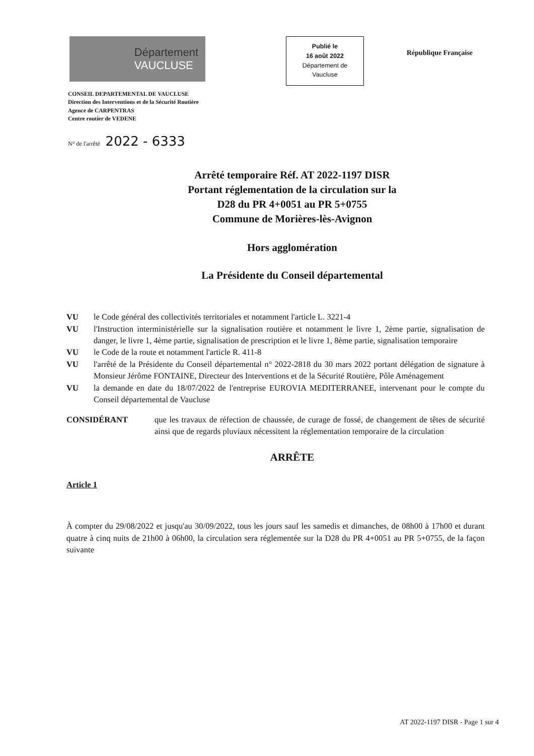Département
VAUCLUSE
Publié le
16 août 2022
Département de
Vaucluse
République Française
CONSEIL DEPARTEMENTAL DE VAUCLUSE
Direction des Interventions et de la Sécurité Routière
Agence de CARPENTRAS
Centre routier de VEDENE
N° de l'arrêté 2022 - 6333
Arrêté temporaire Réf. AT 2022-1197 DISR
Portant réglementation de la circulation sur la
D28 du PR 4+0051 au PR 5+0755
Commune de Morières-lès-Avignon
Hors agglomération
La Présidente du Conseil départemental
VU le Code général des collectivités territoriales et notamment l'article L. 3221-4
VU l'Instruction interministérielle sur la signalisation routière et notamment le livre 1, 2ème partie, signalisation de danger, le livre 1, 4ème partie, signalisation de prescription et le livre 1, 8ème partie, signalisation temporaire
VU le Code de la route et notamment l'article R. 411-8
VU l'arrêté de la Présidente du Conseil départemental n° 2022-2818 du 30 mars 2022 portant délégation de signature à Monsieur Jérôme FONTAINE, Directeur des Interventions et de la Sécurité Routière, Pôle Aménagement
VU la demande en date du 18/07/2022 de l'entreprise EUROVIA MEDITERRANEE, intervenant pour le compte du Conseil départemental de Vaucluse
CONSIDÉRANT que les travaux de réfection de chaussée, de curage de fossé, de changement de têtes de sécurité ainsi que de regards pluviaux nécessitent la réglementation temporaire de la circulation
ARRÊTE
Article 1
À compter du 29/08/2022 et jusqu'au 30/09/2022, tous les jours sauf les samedis et dimanches, de 08h00 à 17h00 et durant quatre à cinq nuits de 21h00 à 06h00, la circulation sera réglementée sur la D28 du PR 4+0051 au PR 5+0755, de la façon suivante
AT 2022-1197 DISR - Page 1 sur 4